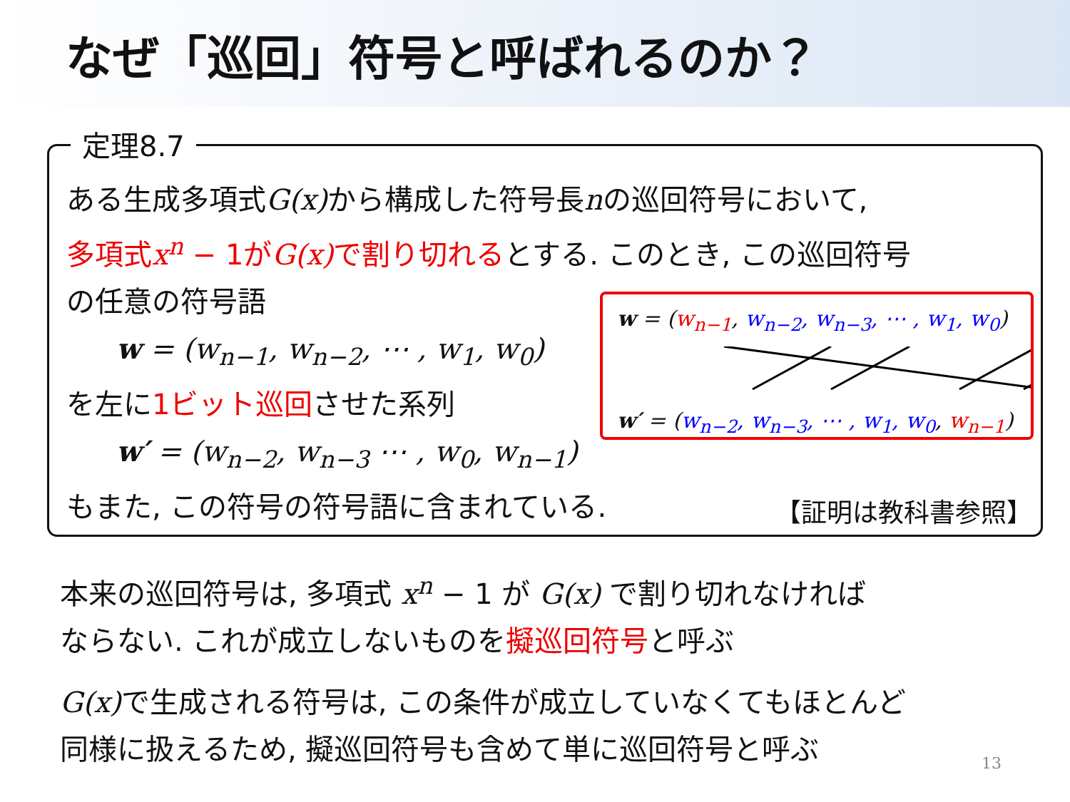なぜ「巡回」符号と呼ばれるのか？
定理8.7
ある生成多項式G(x) から構成した符号長nの巡回符号において,
多項式x<sup>n</sup> − 1がG(x) で割り切れるとする. このとき, この巡回符号
の任意の符号語
w = (w<sub>n−1</sub>, w<sub>n−2</sub>, ⋯ , w<sub>1</sub>, w<sub>0</sub>)
を左に1ビット巡回させた系列
w′ = (w<sub>n−2</sub>, w<sub>n−3</sub> ⋯ , w<sub>0</sub>, w<sub>n−1</sub>)
もまた, この符号の符号語に含まれている.
w = (w<sub>n−1</sub>, w<sub>n−2</sub>, w<sub>n−3</sub>, ⋯ , w<sub>1</sub>, w<sub>0</sub>)
w′ = (w<sub>n−2</sub>, w<sub>n−3</sub>, ⋯ , w<sub>1</sub>, w<sub>0</sub>, w<sub>n−1</sub>)
【証明は教科書参照】
本来の巡回符号は, 多項式 x<sup>n</sup> − 1 が G(x) で割り切れなければ
ならない. これが成立しないものを擬巡回符号と呼ぶ
G(x) で生成される符号は, この条件が成立していなくてもほとんど
同様に扱えるため, 擬巡回符号も含めて単に巡回符号と呼ぶ
13